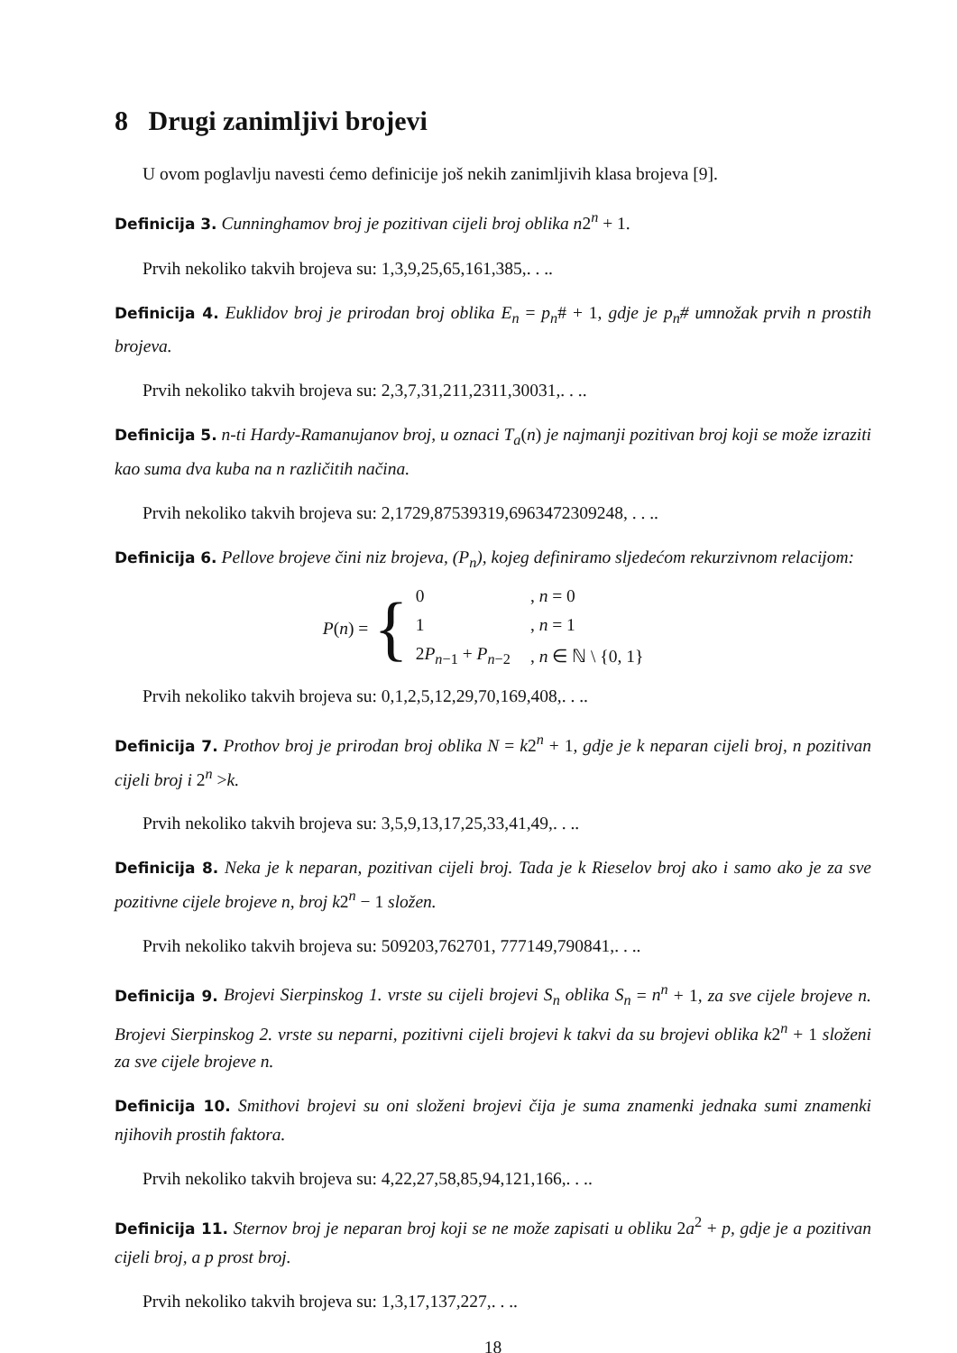8 Drugi zanimljivi brojevi
U ovom poglavlju navesti ćemo definicije još nekih zanimljivih klasa brojeva [9].
Definicija 3. Cunninghamov broj je pozitivan cijeli broj oblika n2<sup>n</sup> + 1.
Prvih nekoliko takvih brojeva su: 1,3,9,25,65,161,385,. . ..
Definicija 4. Euklidov broj je prirodan broj oblika E<sub>n</sub> = p<sub>n</sub># + 1, gdje je p<sub>n</sub># umnožak prvih n prostih brojeva.
Prvih nekoliko takvih brojeva su: 2,3,7,31,211,2311,30031,. . ..
Definicija 5. n-ti Hardy-Ramanujanov broj, u oznaci T<sub>a</sub>(n) je najmanji pozitivan broj koji se može izraziti kao suma dva kuba na n različitih načina.
Prvih nekoliko takvih brojeva su: 2,1729,87539319,6963472309248, . . ..
Definicija 6. Pellove brojeve čini niz brojeva, (P<sub>n</sub>), kojeg definiramo sljedećom rekurzivnom relacijom:
P(n) = {
| 0 | , n = 0 |
| 1 | , n = 1 |
| 2 P<sub>n−1</sub> + P<sub>n−2</sub> | , n ∈ ℕ \ {0, 1} |
Prvih nekoliko takvih brojeva su: 0,1,2,5,12,29,70,169,408,. . ..
Definicija 7. Prothov broj je prirodan broj oblika N = k2<sup>n</sup> + 1, gdje je k neparan cijeli broj, n pozitivan cijeli broj i 2<sup>n</sup> >k.
Prvih nekoliko takvih brojeva su: 3,5,9,13,17,25,33,41,49,. . ..
Definicija 8. Neka je k neparan, pozitivan cijeli broj. Tada je k Rieselov broj ako i samo ako je za sve pozitivne cijele brojeve n, broj k2<sup>n</sup> − 1 složen.
Prvih nekoliko takvih brojeva su: 509203,762701, 777149,790841,. . ..
Definicija 9. Brojevi Sierpinskog 1. vrste su cijeli brojevi S<sub>n</sub> oblika S<sub>n</sub> = n<sup>n</sup> + 1, za sve cijele brojeve n. Brojevi Sierpinskog 2. vrste su neparni, pozitivni cijeli brojevi k takvi da su brojevi oblika k2<sup>n</sup> + 1 složeni za sve cijele brojeve n.
Definicija 10. Smithovi brojevi su oni složeni brojevi čija je suma znamenki jednaka sumi znamenki njihovih prostih faktora.
Prvih nekoliko takvih brojeva su: 4,22,27,58,85,94,121,166,. . ..
Definicija 11. Sternov broj je neparan broj koji se ne može zapisati u obliku 2a<sup>2</sup> + p, gdje je a pozitivan cijeli broj, a p prost broj.
Prvih nekoliko takvih brojeva su: 1,3,17,137,227,. . ..
18